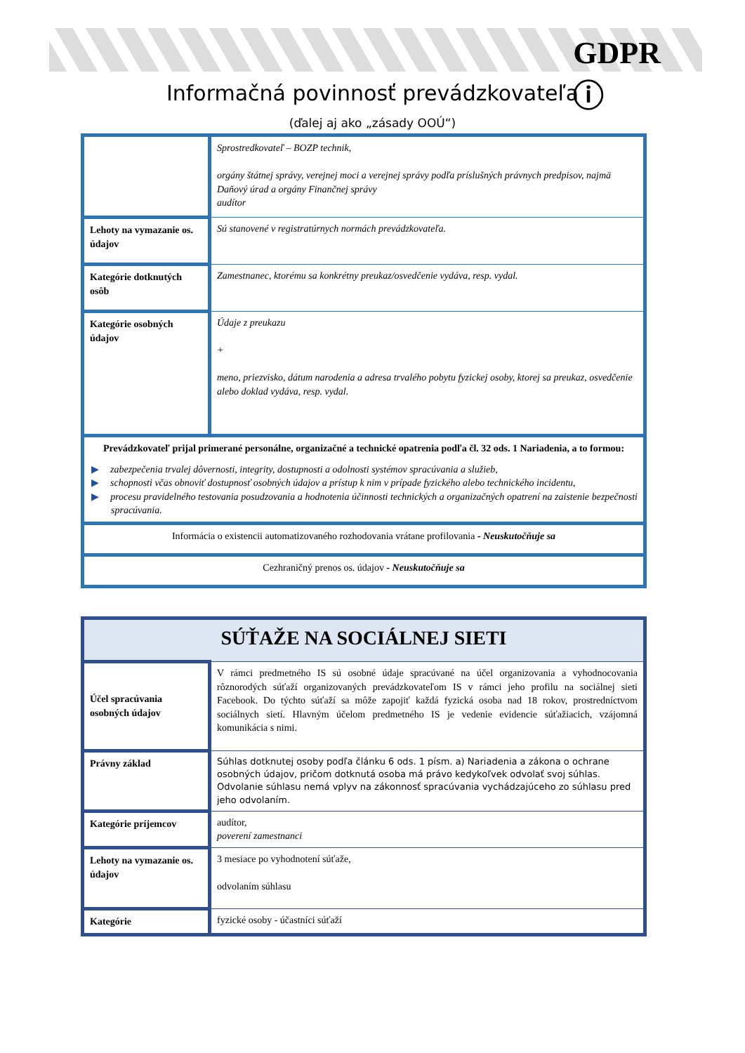GDPR
ⓘ
Informačná povinnosť prevádzkovateľa
(ďalej aj ako „zásady OOÚ“)
| | Sprostredkovateľ – BOZP technik, orgány štátnej správy, verejnej moci a verejnej správy podľa príslušných právnych predpisov, najmä Daňový úrad a orgány Finančnej správy audítor |
| Lehoty na vymazanie os. údajov | Sú stanovené v registratúrnych normách prevádzkovateľa. |
| Kategórie dotknutých osôb | Zamestnanec, ktorému sa konkrétny preukaz/osvedčenie vydáva, resp. vydal. |
| Kategórie osobných údajov | Údaje z preukazu + meno, priezvisko, dátum narodenia a adresa trvalého pobytu fyzickej osoby, ktorej sa preukaz, osvedčenie alebo doklad vydáva, resp. vydal. |
| Prevádzkovateľ prijal primerané personálne, organizačné a technické opatrenia podľa čl. 32 ods. 1 Nariadenia, a to formou: ▶ zabezpečenia trvalej dôvernosti, integrity, dostupnosti a odolnosti systémov spracúvania a služieb, ▶ schopnosti včas obnoviť dostupnosť osobných údajov a prístup k nim v prípade fyzického alebo technického incidentu, ▶ procesu pravidelného testovania posudzovania a hodnotenia účinnosti technických a organizačných opatrení na zaistenie bezpečnosti spracúvania. | |
| Informácia o existencii automatizovaného rozhodovania vrátane profilovania - Neuskutočňuje sa | |
| Cezhraničný prenos os. údajov - Neuskutočňuje sa | |
| SÚŤAŽE NA SOCIÁLNEJ SIETI | |
| Účel spracúvania osobných údajov | V rámci predmetného IS sú osobné údaje spracúvané na účel organizovania a vyhodnocovania rôznorodých súťaží organizovaných prevádzkovateľom IS v rámci jeho profilu na sociálnej sieti Facebook. Do týchto súťaží sa môže zapojiť každá fyzická osoba nad 18 rokov, prostredníctvom sociálnych sietí. Hlavným účelom predmetného IS je vedenie evidencie súťažiacich, vzájomná komunikácia s nimi. |
| Právny základ | Súhlas dotknutej osoby podľa článku 6 ods. 1 písm. a) Nariadenia a zákona o ochrane osobných údajov, pričom dotknutá osoba má právo kedykoľvek odvolať svoj súhlas. Odvolanie súhlasu nemá vplyv na zákonnosť spracúvania vychádzajúceho zo súhlasu pred jeho odvolaním. |
| Kategórie príjemcov | audítor, poverení zamestnanci |
| Lehoty na vymazanie os. údajov | 3 mesiace po vyhodnotení súťaže, odvolaním súhlasu |
| Kategórie | fyzické osoby - účastníci súťaží |